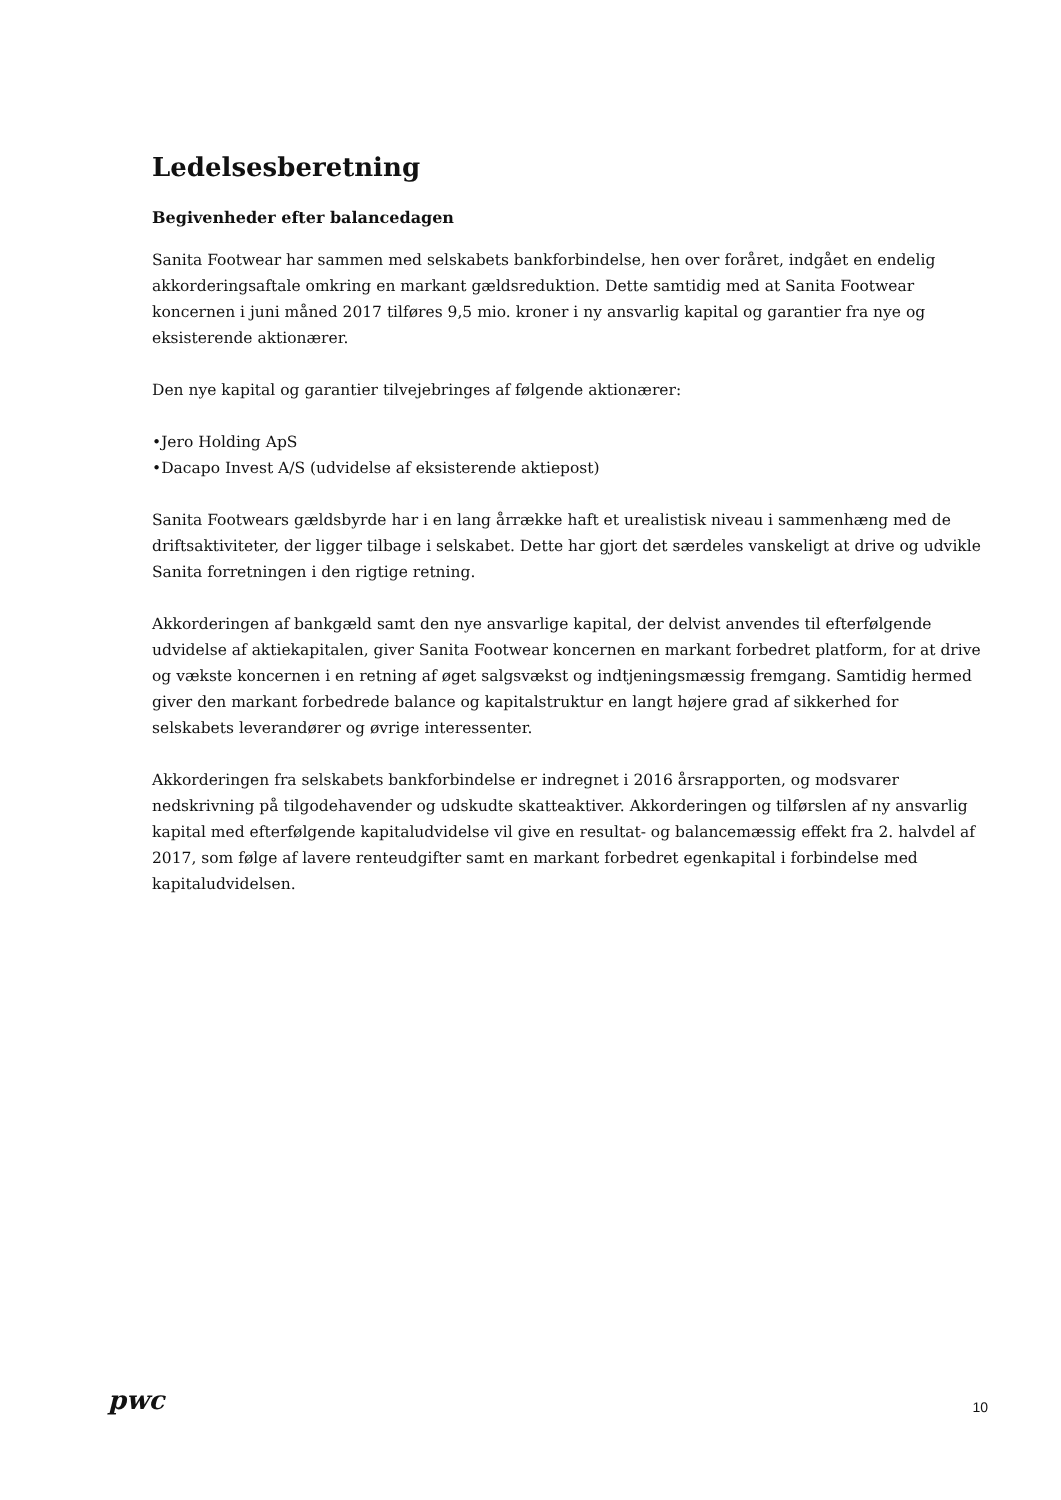Ledelsesberetning
Begivenheder efter balancedagen
Sanita Footwear har sammen med selskabets bankforbindelse, hen over foråret, indgået en endelig akkorderingsaftale omkring en markant gældsreduktion. Dette samtidig med at Sanita Footwear koncernen i juni måned 2017 tilføres 9,5 mio. kroner i ny ansvarlig kapital og garantier fra nye og eksisterende aktionærer.
Den nye kapital og garantier tilvejebringes af følgende aktionærer:
•Jero Holding ApS
•Dacapo Invest A/S (udvidelse af eksisterende aktiepost)
Sanita Footwears gældsbyrde har i en lang årrække haft et urealistisk niveau i sammenhæng med de driftsaktiviteter, der ligger tilbage i selskabet. Dette har gjort det særdeles vanskeligt at drive og udvikle Sanita forretningen i den rigtige retning.
Akkorderingen af bankgæld samt den nye ansvarlige kapital, der delvist anvendes til efterfølgende udvidelse af aktiekapitalen, giver Sanita Footwear koncernen en markant forbedret platform, for at drive og vækste koncernen i en retning af øget salgsvækst og indtjeningsmæssig fremgang. Samtidig hermed giver den markant forbedrede balance og kapitalstruktur en langt højere grad af sikkerhed for selskabets leverandører og øvrige interessenter.
Akkorderingen fra selskabets bankforbindelse er indregnet i 2016 årsrapporten, og modsvarer nedskrivning på tilgodehavender og udskudte skatteaktiver. Akkorderingen og tilførslen af ny ansvarlig kapital med efterfølgende kapitaludvidelse vil give en resultat- og balancemæssig effekt fra 2. halvdel af 2017, som følge af lavere renteudgifter samt en markant forbedret egenkapital i forbindelse med kapitaludvidelsen.
pwc 10